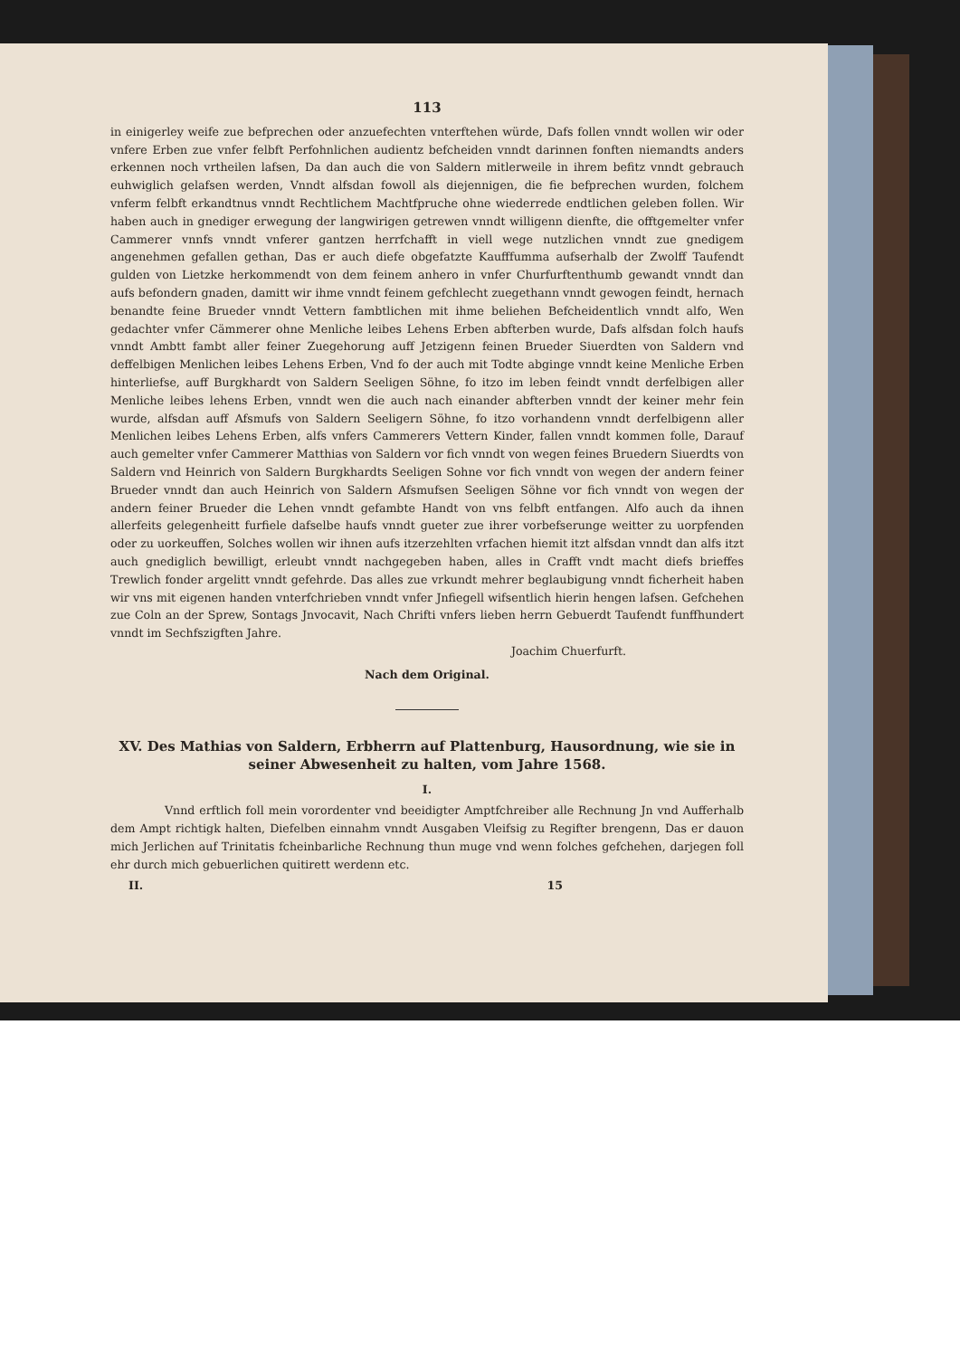113
in einigerley weife zue befprechen oder anzuefechten vnterftehen würde, Dafs follen vnndt wollen wir oder vnfere Erben zue vnfer felbft Perfohnlichen audientz befcheiden vnndt darinnen fonften niemandts anders erkennen noch vrtheilen lafsen, Da dan auch die von Saldern mitlerweile in ihrem befitz vnndt gebrauch euhwiglich gelafsen werden, Vnndt alfsdan fowoll als diejennigen, die fie befprechen wurden, folchem vnferm felbft erkandtnus vnndt Rechtlichem Machtfpruche ohne wiederrede endtlichen geleben follen. Wir haben auch in gnediger erwegung der langwirigen getrewen vnndt willigenn dienfte, die offtgemelter vnfer Cammerer vnnfs vnndt vnferer gantzen herrfchafft in viell wege nutzlichen vnndt zue gnedigem angenehmen gefallen gethan, Das er auch diefe obgefatzte Kaufffumma aufserhalb der Zwolff Taufendt gulden von Lietzke herkommendt von dem feinem anhero in vnfer Churfurftenthumb gewandt vnndt dan aufs befondern gnaden, damitt wir ihme vnndt feinem gefchlecht zuegethann vnndt gewogen feindt, hernach benandte feine Brueder vnndt Vettern fambtlichen mit ihme beliehen Befcheidentlich vnndt alfo, Wen gedachter vnfer Cämmerer ohne Menliche leibes Lehens Erben abfterben wurde, Dafs alfsdan folch haufs vnndt Ambtt fambt aller feiner Zuegehorung auff Jetzigenn feinen Brueder Siuerdten von Saldern vnd deffelbigen Menlichen leibes Lehens Erben, Vnd fo der auch mit Todte abginge vnndt keine Menliche Erben hinterliefse, auff Burgkhardt von Saldern Seeligen Söhne, fo itzo im leben feindt vnndt derfelbigen aller Menliche leibes lehens Erben, vnndt wen die auch nach einander abfterben vnndt der keiner mehr fein wurde, alfsdan auff Afsmufs von Saldern Seeligern Söhne, fo itzo vorhandenn vnndt derfelbigenn aller Menlichen leibes Lehens Erben, alfs vnfers Cammerers Vettern Kinder, fallen vnndt kommen folle, Darauf auch gemelter vnfer Cammerer Matthias von Saldern vor fich vnndt von wegen feines Bruedern Siuerdts von Saldern vnd Heinrich von Saldern Burgkhardts Seeligen Sohne vor fich vnndt von wegen der andern feiner Brueder vnndt dan auch Heinrich von Saldern Afsmufsen Seeligen Söhne vor fich vnndt von wegen der andern feiner Brueder die Lehen vnndt gefambte Handt von vns felbft entfangen. Alfo auch da ihnen allerfeits gelegenheitt furfiele dafselbe haufs vnndt gueter zue ihrer vorbefserunge weitter zu uorpfenden oder zu uorkeuffen, Solches wollen wir ihnen aufs itzerzehlten vrfachen hiemit itzt alfsdan vnndt dan alfs itzt auch gnediglich bewilligt, erleubt vnndt nachgegeben haben, alles in Crafft vndt macht diefs brieffes Trewlich fonder argelitt vnndt gefehrde. Das alles zue vrkundt mehrer beglaubigung vnndt ficherheit haben wir vns mit eigenen handen vnterfchrieben vnndt vnfer Jnfiegell wifsentlich hierin hengen lafsen. Gefchehen zue Coln an der Sprew, Sontags Jnvocavit, Nach Chrifti vnfers lieben herrn Gebuerdt Taufendt funffhundert vnndt im Sechfszigften Jahre.
Joachim Chuerfurft.
Nach dem Original.
XV. Des Mathias von Saldern, Erbherrn auf Plattenburg, Hausordnung, wie sie in seiner Abwesenheit zu halten, vom Jahre 1568.
I.
Vnnd erftlich foll mein vorordenter vnd beeidigter Amptfchreiber alle Rechnung Jn vnd Aufferhalb dem Ampt richtigk halten, Diefelben einnahm vnndt Ausgaben Vleifsig zu Regifter brengenn, Das er dauon mich Jerlichen auf Trinitatis fcheinbarliche Rechnung thun muge vnd wenn folches gefchehen, darjegen foll ehr durch mich gebuerlichen quitirett werdenn etc.
II. 15